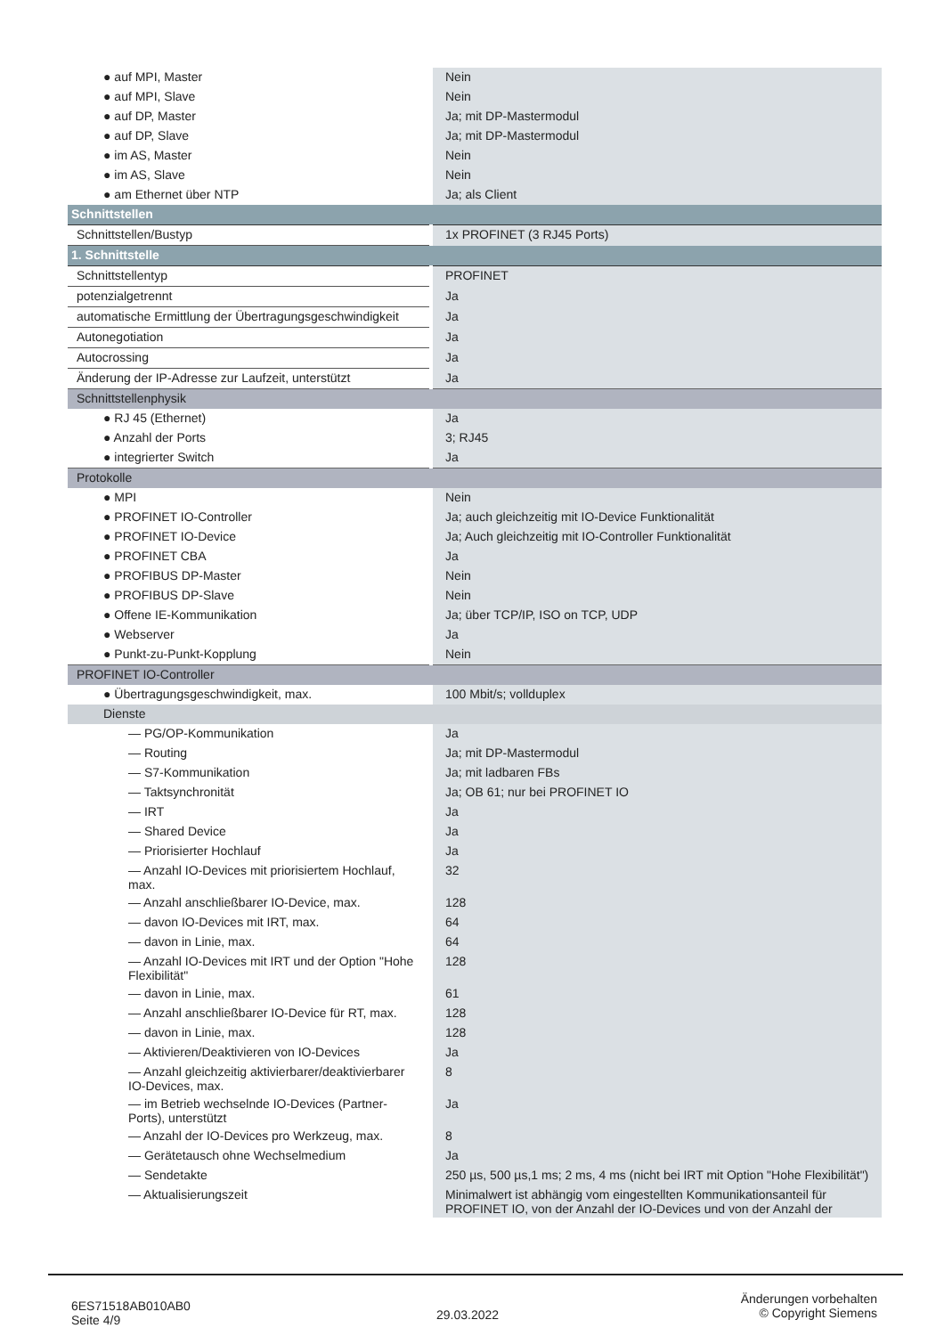| ● auf MPI, Master | Nein |
| ● auf MPI, Slave | Nein |
| ● auf DP, Master | Ja; mit DP-Mastermodul |
| ● auf DP, Slave | Ja; mit DP-Mastermodul |
| ● im AS, Master | Nein |
| ● im AS, Slave | Nein |
| ● am Ethernet über NTP | Ja; als Client |
| Schnittstellen | |
| Schnittstellen/Bustyp | 1x PROFINET (3 RJ45 Ports) |
| 1. Schnittstelle | |
| Schnittstellentyp | PROFINET |
| potenzialgetrennt | Ja |
| automatische Ermittlung der Übertragungsgeschwindigkeit | Ja |
| Autonegotiation | Ja |
| Autocrossing | Ja |
| Änderung der IP-Adresse zur Laufzeit, unterstützt | Ja |
| Schnittstellenphysik | |
| ● RJ 45 (Ethernet) | Ja |
| ● Anzahl der Ports | 3; RJ45 |
| ● integrierter Switch | Ja |
| Protokolle | |
| ● MPI | Nein |
| ● PROFINET IO-Controller | Ja; auch gleichzeitig mit IO-Device Funktionalität |
| ● PROFINET IO-Device | Ja; Auch gleichzeitig mit IO-Controller Funktionalität |
| ● PROFINET CBA | Ja |
| ● PROFIBUS DP-Master | Nein |
| ● PROFIBUS DP-Slave | Nein |
| ● Offene IE-Kommunikation | Ja; über TCP/IP, ISO on TCP, UDP |
| ● Webserver | Ja |
| ● Punkt-zu-Punkt-Kopplung | Nein |
| PROFINET IO-Controller | |
| ● Übertragungsgeschwindigkeit, max. | 100 Mbit/s; vollduplex |
| Dienste | |
| — PG/OP-Kommunikation | Ja |
| — Routing | Ja; mit DP-Mastermodul |
| — S7-Kommunikation | Ja; mit ladbaren FBs |
| — Taktsynchronität | Ja; OB 61; nur bei PROFINET IO |
| — IRT | Ja |
| — Shared Device | Ja |
| — Priorisierter Hochlauf | Ja |
| — Anzahl IO-Devices mit priorisiertem Hochlauf, max. | 32 |
| — Anzahl anschließbarer IO-Device, max. | 128 |
| — davon IO-Devices mit IRT, max. | 64 |
| — davon in Linie, max. | 64 |
| — Anzahl IO-Devices mit IRT und der Option "Hohe Flexibilität" | 128 |
| — davon in Linie, max. | 61 |
| — Anzahl anschließbarer IO-Device für RT, max. | 128 |
| — davon in Linie, max. | 128 |
| — Aktivieren/Deaktivieren von IO-Devices | Ja |
| — Anzahl gleichzeitig aktivierbarer/deaktivierbarer IO-Devices, max. | 8 |
| — im Betrieb wechselnde IO-Devices (Partner-Ports), unterstützt | Ja |
| — Anzahl der IO-Devices pro Werkzeug, max. | 8 |
| — Gerätetausch ohne Wechselmedium | Ja |
| — Sendetakte | 250 µs, 500 µs,1 ms; 2 ms, 4 ms (nicht bei IRT mit Option "Hohe Flexibilität") |
| — Aktualisierungszeit | Minimalwert ist abhängig vom eingestellten Kommunikationsanteil für PROFINET IO, von der Anzahl der IO-Devices und von der Anzahl der |
6ES71518AB010AB0
Seite 4/9
29.03.2022
Änderungen vorbehalten
© Copyright Siemens